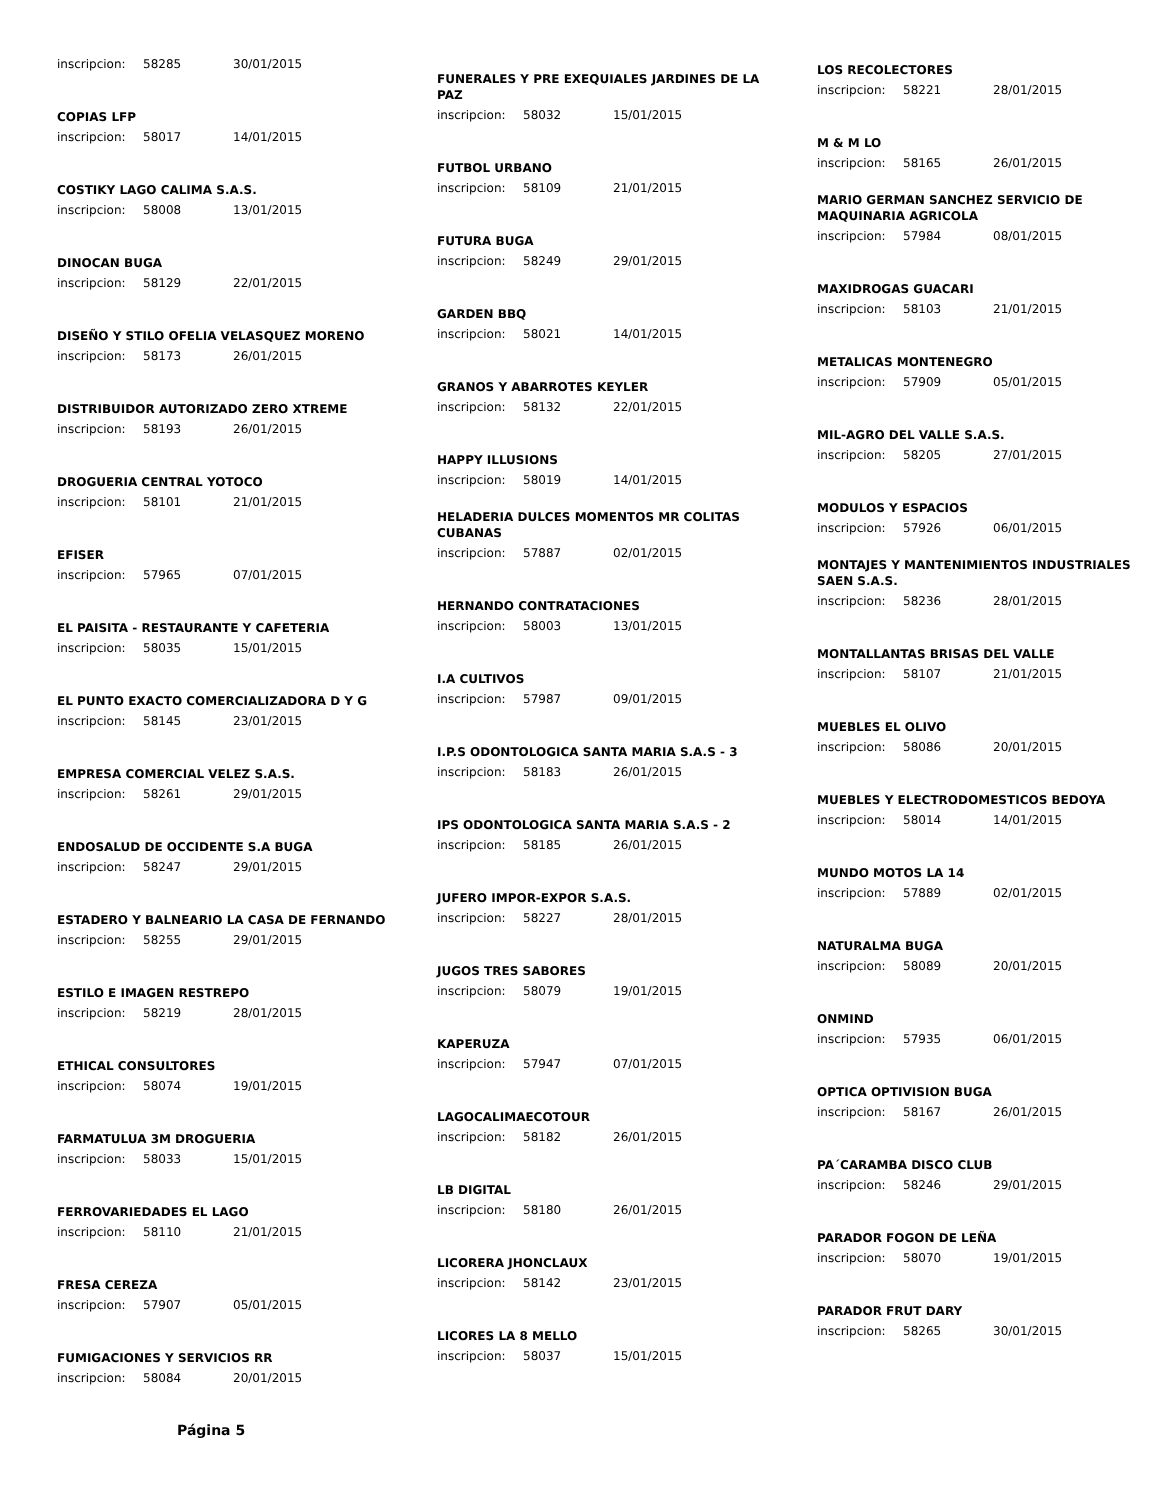inscripcion: 58285 30/01/2015
COPIAS LFP
inscripcion: 58017 14/01/2015
COSTIKY LAGO CALIMA S.A.S.
inscripcion: 58008 13/01/2015
DINOCAN BUGA
inscripcion: 58129 22/01/2015
DISEÑO Y STILO OFELIA VELASQUEZ MORENO
inscripcion: 58173 26/01/2015
DISTRIBUIDOR AUTORIZADO ZERO XTREME
inscripcion: 58193 26/01/2015
DROGUERIA CENTRAL YOTOCO
inscripcion: 58101 21/01/2015
EFISER
inscripcion: 57965 07/01/2015
EL PAISITA - RESTAURANTE Y CAFETERIA
inscripcion: 58035 15/01/2015
EL PUNTO EXACTO COMERCIALIZADORA D Y G
inscripcion: 58145 23/01/2015
EMPRESA COMERCIAL VELEZ S.A.S.
inscripcion: 58261 29/01/2015
ENDOSALUD DE OCCIDENTE S.A BUGA
inscripcion: 58247 29/01/2015
ESTADERO Y BALNEARIO LA CASA DE FERNANDO
inscripcion: 58255 29/01/2015
ESTILO E IMAGEN RESTREPO
inscripcion: 58219 28/01/2015
ETHICAL CONSULTORES
inscripcion: 58074 19/01/2015
FARMATULUA 3M DROGUERIA
inscripcion: 58033 15/01/2015
FERROVARIEDADES EL LAGO
inscripcion: 58110 21/01/2015
FRESA CEREZA
inscripcion: 57907 05/01/2015
FUMIGACIONES Y SERVICIOS RR
inscripcion: 58084 20/01/2015
Página 5
FUNERALES Y PRE EXEQUIALES JARDINES DE LA PAZ
inscripcion: 58032 15/01/2015
FUTBOL URBANO
inscripcion: 58109 21/01/2015
FUTURA BUGA
inscripcion: 58249 29/01/2015
GARDEN BBQ
inscripcion: 58021 14/01/2015
GRANOS Y ABARROTES KEYLER
inscripcion: 58132 22/01/2015
HAPPY ILLUSIONS
inscripcion: 58019 14/01/2015
HELADERIA DULCES MOMENTOS MR COLITAS CUBANAS
inscripcion: 57887 02/01/2015
HERNANDO CONTRATACIONES
inscripcion: 58003 13/01/2015
I.A CULTIVOS
inscripcion: 57987 09/01/2015
I.P.S ODONTOLOGICA SANTA MARIA S.A.S - 3
inscripcion: 58183 26/01/2015
IPS ODONTOLOGICA SANTA MARIA S.A.S - 2
inscripcion: 58185 26/01/2015
JUFERO IMPOR-EXPOR S.A.S.
inscripcion: 58227 28/01/2015
JUGOS TRES SABORES
inscripcion: 58079 19/01/2015
KAPERUZA
inscripcion: 57947 07/01/2015
LAGOCALIMAECOTOUR
inscripcion: 58182 26/01/2015
LB DIGITAL
inscripcion: 58180 26/01/2015
LICORERA JHONCLAUX
inscripcion: 58142 23/01/2015
LICORES LA 8 MELLO
inscripcion: 58037 15/01/2015
LOS RECOLECTORES
inscripcion: 58221 28/01/2015
M & M LO
inscripcion: 58165 26/01/2015
MARIO GERMAN SANCHEZ SERVICIO DE MAQUINARIA AGRICOLA
inscripcion: 57984 08/01/2015
MAXIDROGAS GUACARI
inscripcion: 58103 21/01/2015
METALICAS MONTENEGRO
inscripcion: 57909 05/01/2015
MIL-AGRO DEL VALLE S.A.S.
inscripcion: 58205 27/01/2015
MODULOS Y ESPACIOS
inscripcion: 57926 06/01/2015
MONTAJES Y MANTENIMIENTOS INDUSTRIALES SAEN S.A.S.
inscripcion: 58236 28/01/2015
MONTALLANTAS BRISAS DEL VALLE
inscripcion: 58107 21/01/2015
MUEBLES EL OLIVO
inscripcion: 58086 20/01/2015
MUEBLES Y ELECTRODOMESTICOS BEDOYA
inscripcion: 58014 14/01/2015
MUNDO MOTOS LA 14
inscripcion: 57889 02/01/2015
NATURALMA BUGA
inscripcion: 58089 20/01/2015
ONMIND
inscripcion: 57935 06/01/2015
OPTICA OPTIVISION BUGA
inscripcion: 58167 26/01/2015
PA´CARAMBA DISCO CLUB
inscripcion: 58246 29/01/2015
PARADOR FOGON DE LEÑA
inscripcion: 58070 19/01/2015
PARADOR FRUT DARY
inscripcion: 58265 30/01/2015